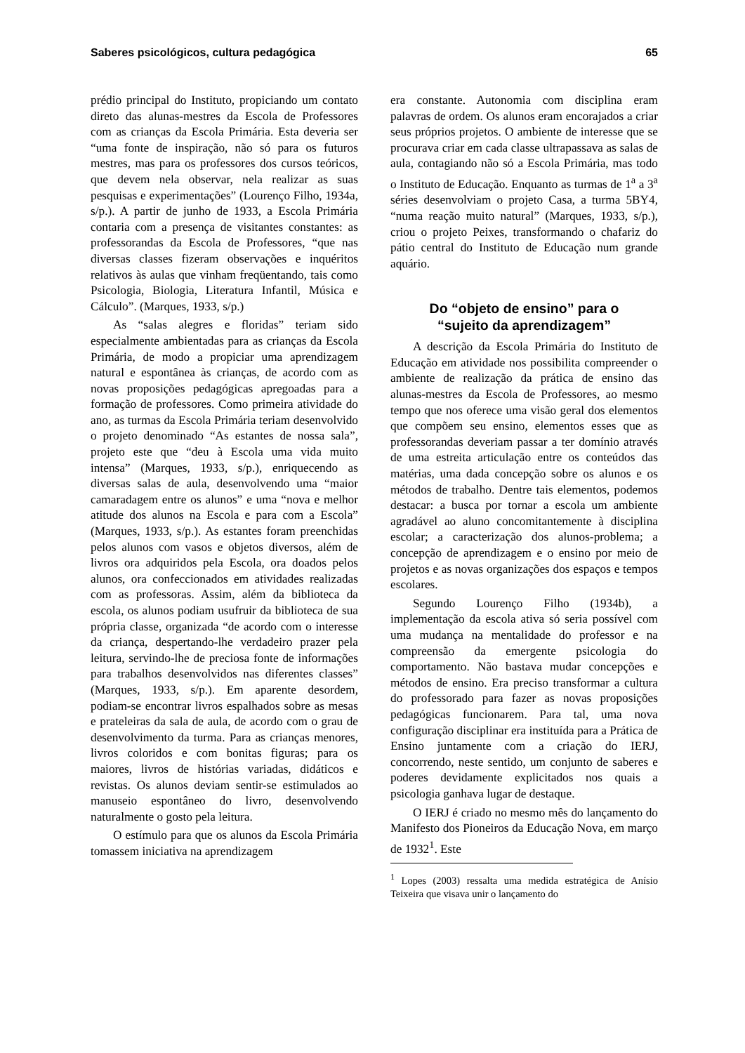Saberes psicológicos, cultura pedagógica 65
prédio principal do Instituto, propiciando um contato direto das alunas-mestres da Escola de Professores com as crianças da Escola Primária. Esta deveria ser “uma fonte de inspiração, não só para os futuros mestres, mas para os professores dos cursos teóricos, que devem nela observar, nela realizar as suas pesquisas e experimentações” (Lourenço Filho, 1934a, s/p.). A partir de junho de 1933, a Escola Primária contaria com a presença de visitantes constantes: as professorandas da Escola de Professores, “que nas diversas classes fizeram observações e inquéritos relativos às aulas que vinham freqüentando, tais como Psicologia, Biologia, Literatura Infantil, Música e Cálculo”. (Marques, 1933, s/p.)
As “salas alegres e floridas” teriam sido especialmente ambientadas para as crianças da Escola Primária, de modo a propiciar uma aprendizagem natural e espontânea às crianças, de acordo com as novas proposições pedagógicas apregoadas para a formação de professores. Como primeira atividade do ano, as turmas da Escola Primária teriam desenvolvido o projeto denominado “As estantes de nossa sala”, projeto este que “deu à Escola uma vida muito intensa” (Marques, 1933, s/p.), enriquecendo as diversas salas de aula, desenvolvendo uma “maior camaradagem entre os alunos” e uma “nova e melhor atitude dos alunos na Escola e para com a Escola” (Marques, 1933, s/p.). As estantes foram preenchidas pelos alunos com vasos e objetos diversos, além de livros ora adquiridos pela Escola, ora doados pelos alunos, ora confeccionados em atividades realizadas com as professoras. Assim, além da biblioteca da escola, os alunos podiam usufruir da biblioteca de sua própria classe, organizada “de acordo com o interesse da criança, despertando-lhe verdadeiro prazer pela leitura, servindo-lhe de preciosa fonte de informações para trabalhos desenvolvidos nas diferentes classes” (Marques, 1933, s/p.). Em aparente desordem, podiam-se encontrar livros espalhados sobre as mesas e prateleiras da sala de aula, de acordo com o grau de desenvolvimento da turma. Para as crianças menores, livros coloridos e com bonitas figuras; para os maiores, livros de histórias variadas, didáticos e revistas. Os alunos deviam sentir-se estimulados ao manuseio espontâneo do livro, desenvolvendo naturalmente o gosto pela leitura.
O estímulo para que os alunos da Escola Primária tomassem iniciativa na aprendizagem
era constante. Autonomia com disciplina eram palavras de ordem. Os alunos eram encorajados a criar seus próprios projetos. O ambiente de interesse que se procurava criar em cada classe ultrapassava as salas de aula, contagiando não só a Escola Primária, mas todo o Instituto de Educação. Enquanto as turmas de 1<sup>a</sup> a 3<sup>a</sup> séries desenvolviam o projeto Casa, a turma 5BY4, “numa reação muito natural” (Marques, 1933, s/p.), criou o projeto Peixes, transformando o chafariz do pátio central do Instituto de Educação num grande aquário.
Do “objeto de ensino” para o
“sujeito da aprendizagem”
A descrição da Escola Primária do Instituto de Educação em atividade nos possibilita compreender o ambiente de realização da prática de ensino das alunas-mestres da Escola de Professores, ao mesmo tempo que nos oferece uma visão geral dos elementos que compõem seu ensino, elementos esses que as professorandas deveriam passar a ter domínio através de uma estreita articulação entre os conteúdos das matérias, uma dada concepção sobre os alunos e os métodos de trabalho. Dentre tais elementos, podemos destacar: a busca por tornar a escola um ambiente agradável ao aluno concomitantemente à disciplina escolar; a caracterização dos alunos-problema; a concepção de aprendizagem e o ensino por meio de projetos e as novas organizações dos espaços e tempos escolares.
Segundo Lourenço Filho (1934b), a implementação da escola ativa só seria possível com uma mudança na mentalidade do professor e na compreensão da emergente psicologia do comportamento. Não bastava mudar concepções e métodos de ensino. Era preciso transformar a cultura do professorado para fazer as novas proposições pedagógicas funcionarem. Para tal, uma nova configuração disciplinar era instituída para a Prática de Ensino juntamente com a criação do IERJ, concorrendo, neste sentido, um conjunto de saberes e poderes devidamente explicitados nos quais a psicologia ganhava lugar de destaque.
O IERJ é criado no mesmo mês do lançamento do Manifesto dos Pioneiros da Educação Nova, em março de 1932<sup>1</sup>. Este
<sup>1</sup> Lopes (2003) ressalta uma medida estratégica de Anísio Teixeira que visava unir o lançamento do